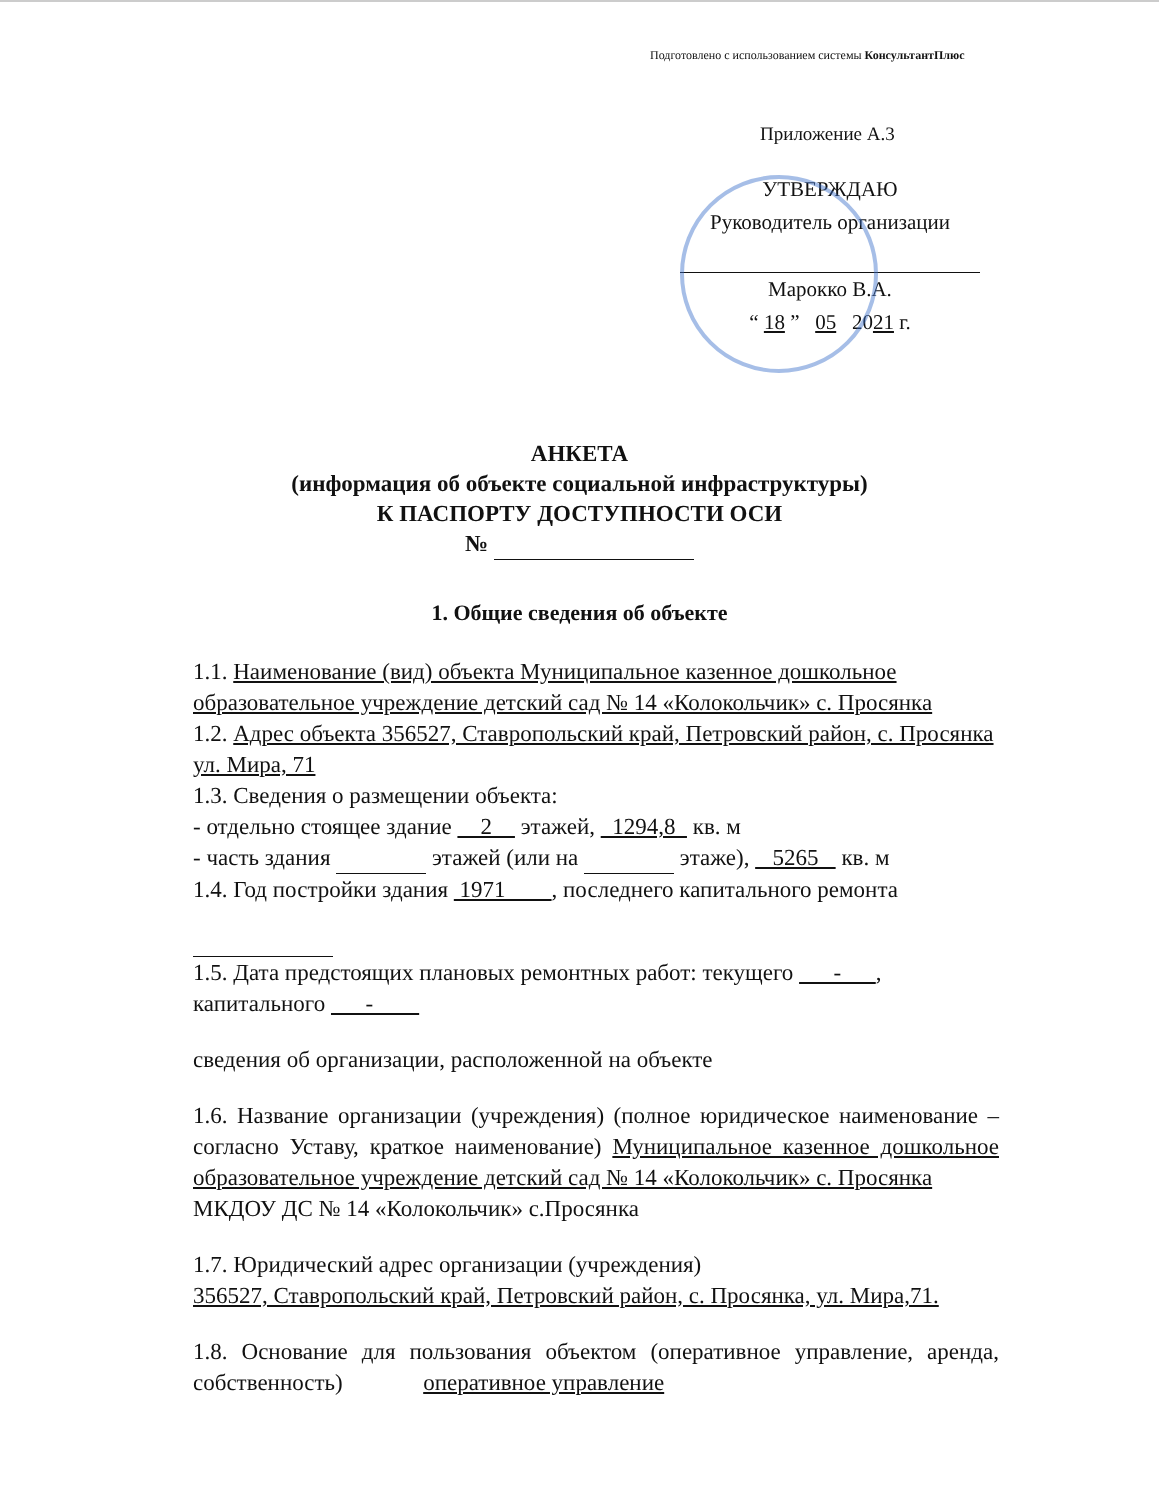Подготовлено с использованием системы КонсультантПлюс
Приложение А.3
УТВЕРЖДАЮ
Руководитель организации
Марокко В.А.
“ 18 ” 05 2021 г.
АНКЕТА
(информация об объекте социальной инфраструктуры)
К ПАСПОРТУ ДОСТУПНОСТИ ОСИ
№
1. Общие сведения об объекте
1.1. Наименование (вид) объекта Муниципальное казенное дошкольное образовательное учреждение детский сад № 14 «Колокольчик» с. Просянка
1.2. Адрес объекта 356527, Ставропольский край, Петровский район, с. Просянка ул. Мира, 71
1.3. Сведения о размещении объекта:
- отдельно стоящее здание 2 этажей, 1294,8 кв. м
- часть здания этажей (или на этаже), 5265 кв. м
1.4. Год постройки здания 1971 , последнего капитального ремонта
1.5. Дата предстоящих плановых ремонтных работ: текущего - , капитального -
сведения об организации, расположенной на объекте
1.6. Название организации (учреждения) (полное юридическое наименование – согласно Уставу, краткое наименование) Муниципальное казенное дошкольное образовательное учреждение детский сад № 14 «Колокольчик» с. Просянка
МКДОУ ДС № 14 «Колокольчик» с.Просянка
1.7. Юридический адрес организации (учреждения)
356527, Ставропольский край, Петровский район, с. Просянка, ул. Мира,71.
1.8. Основание для пользования объектом (оперативное управление, аренда, собственность) оперативное управление